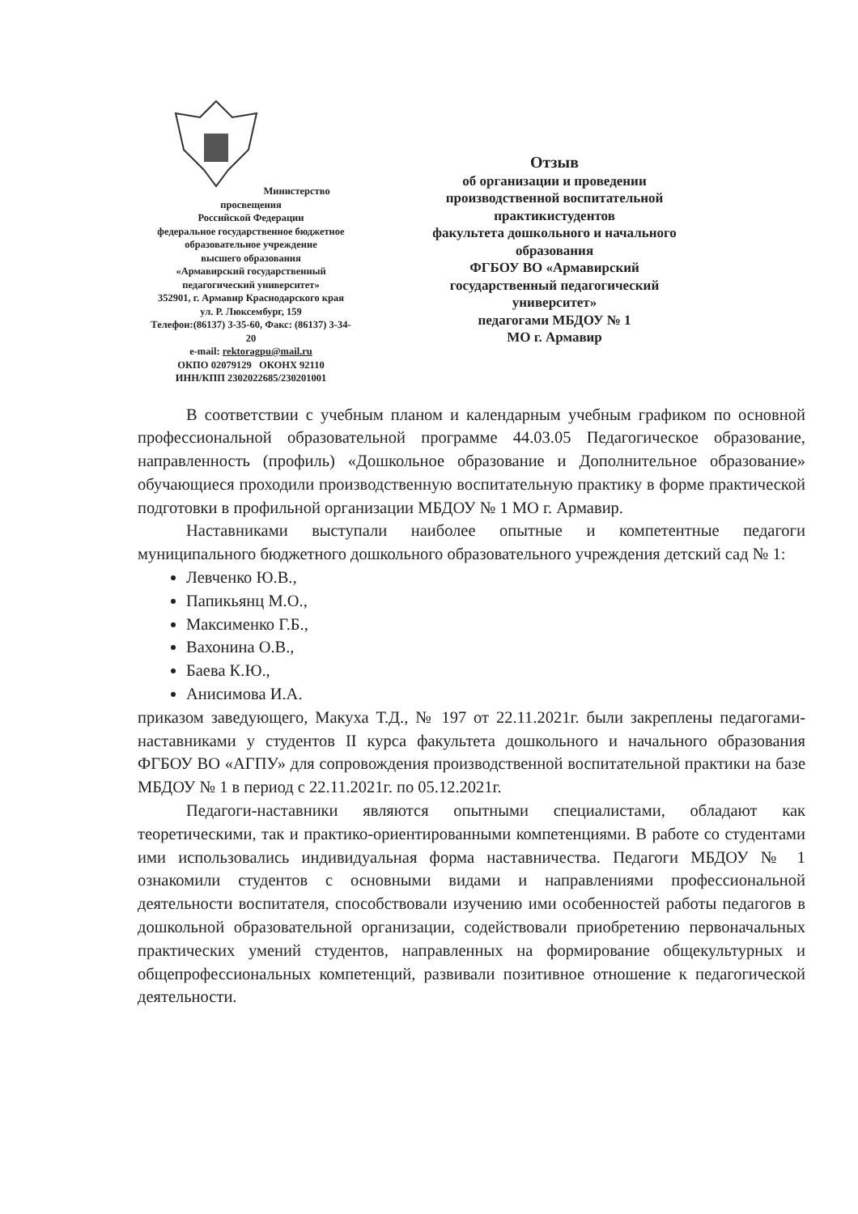Министерство просвещения
Российской Федерации
федеральное государственное бюджетное
образовательное учреждение
высшего образования
«Армавирский государственный
педагогический университет»
352901, г. Армавир Краснодарского края
ул. Р. Люксембург, 159
Телефон:(86137) 3-35-60, Факс: (86137) 3-34-20
e-mail: rektoragpu@mail.ru
ОКПО 02079129 ОКОНХ 92110
ИНН/КПП 2302022685/230201001
Отзыв
об организации и проведении
производственной воспитательной
практикистудентов
факультета дошкольного и начального
образования
ФГБОУ ВО «Армавирский
государственный педагогический
университет»
педагогами МБДОУ № 1
МО г. Армавир
В соответствии с учебным планом и календарным учебным графиком по основной профессиональной образовательной программе 44.03.05 Педагогическое образование, направленность (профиль) «Дошкольное образование и Дополнительное образование» обучающиеся проходили производственную воспитательную практику в форме практической подготовки в профильной организации МБДОУ № 1 МО г. Армавир.
Наставниками выступали наиболее опытные и компетентные педагоги муниципального бюджетного дошкольного образовательного учреждения детский сад № 1:
Левченко Ю.В.,
Папикьянц М.О.,
Максименко Г.Б.,
Вахонина О.В.,
Баева К.Ю.,
Анисимова И.А.
приказом заведующего, Макуха Т.Д., № 197 от 22.11.2021г. были закреплены педагогами-наставниками у студентов II курса факультета дошкольного и начального образования ФГБОУ ВО «АГПУ» для сопровождения производственной воспитательной практики на базе МБДОУ № 1 в период с 22.11.2021г. по 05.12.2021г.
Педагоги-наставники являются опытными специалистами, обладают как теоретическими, так и практико-ориентированными компетенциями. В работе со студентами ими использовались индивидуальная форма наставничества. Педагоги МБДОУ № 1 ознакомили студентов с основными видами и направлениями профессиональной деятельности воспитателя, способствовали изучению ими особенностей работы педагогов в дошкольной образовательной организации, содействовали приобретению первоначальных практических умений студентов, направленных на формирование общекультурных и общепрофессиональных компетенций, развивали позитивное отношение к педагогической деятельности.